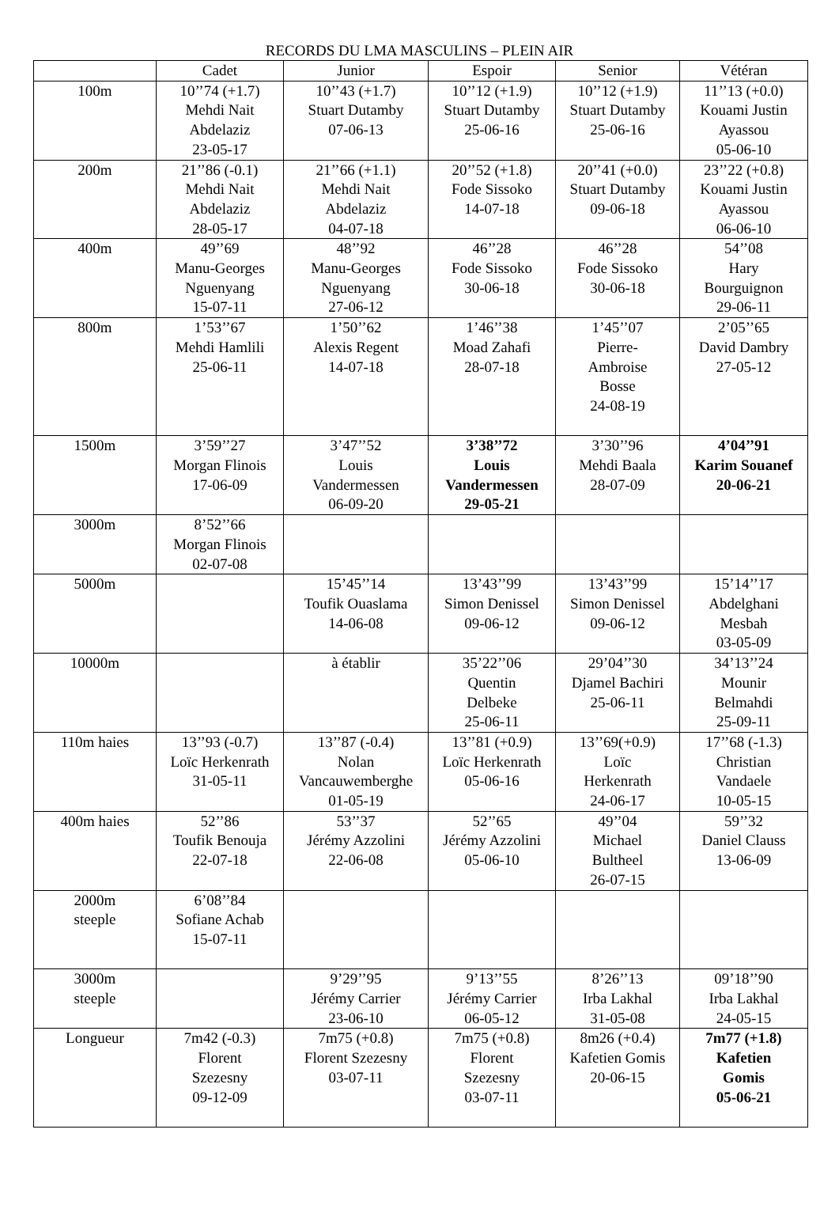RECORDS DU LMA MASCULINS – PLEIN AIR
| | Cadet | Junior | Espoir | Senior | Vétéran |
| --- | --- | --- | --- | --- | --- |
| 100m | 10’’74 (+1.7) Mehdi Nait Abdelaziz 23-05-17 | 10’’43 (+1.7) Stuart Dutamby 07-06-13 | 10’’12 (+1.9) Stuart Dutamby 25-06-16 | 10’’12 (+1.9) Stuart Dutamby 25-06-16 | 11’’13 (+0.0) Kouami Justin Ayassou 05-06-10 |
| 200m | 21’’86 (-0.1) Mehdi Nait Abdelaziz 28-05-17 | 21’’66 (+1.1) Mehdi Nait Abdelaziz 04-07-18 | 20’’52 (+1.8) Fode Sissoko 14-07-18 | 20’’41 (+0.0) Stuart Dutamby 09-06-18 | 23’’22 (+0.8) Kouami Justin Ayassou 06-06-10 |
| 400m | 49’’69 Manu-Georges Nguenyang 15-07-11 | 48’’92 Manu-Georges Nguenyang 27-06-12 | 46’’28 Fode Sissoko 30-06-18 | 46’’28 Fode Sissoko 30-06-18 | 54’’08 Hary Bourguignon 29-06-11 |
| 800m | 1’53’’67 Mehdi Hamlili 25-06-11 | 1’50’’62 Alexis Regent 14-07-18 | 1’46’’38 Moad Zahafi 28-07-18 | 1’45’’07 Pierre- Ambroise Bosse 24-08-19 | 2’05’’65 David Dambry 27-05-12 |
| 1500m | 3’59’’27 Morgan Flinois 17-06-09 | 3’47’’52 Louis Vandermessen 06-09-20 | 3’38’’72 Louis Vandermessen 29-05-21 | 3’30’’96 Mehdi Baala 28-07-09 | 4’04’’91 Karim Souanef 20-06-21 |
| 3000m | 8’52’’66 Morgan Flinois 02-07-08 | | | | |
| 5000m | | 15’45’’14 Toufik Ouaslama 14-06-08 | 13’43’’99 Simon Denissel 09-06-12 | 13’43’’99 Simon Denissel 09-06-12 | 15’14’’17 Abdelghani Mesbah 03-05-09 |
| 10000m | | à établir | 35’22’’06 Quentin Delbeke 25-06-11 | 29’04’’30 Djamel Bachiri 25-06-11 | 34’13’’24 Mounir Belmahdi 25-09-11 |
| 110m haies | 13’’93 (-0.7) Loïc Herkenrath 31-05-11 | 13’’87 (-0.4) Nolan Vancauwemberghe 01-05-19 | 13’’81 (+0.9) Loïc Herkenrath 05-06-16 | 13’’69(+0.9) Loïc Herkenrath 24-06-17 | 17’’68 (-1.3) Christian Vandaele 10-05-15 |
| 400m haies | 52’’86 Toufik Benouja 22-07-18 | 53’’37 Jérémy Azzolini 22-06-08 | 52’’65 Jérémy Azzolini 05-06-10 | 49’’04 Michael Bultheel 26-07-15 | 59’’32 Daniel Clauss 13-06-09 |
| 2000m steeple | 6’08’’84 Sofiane Achab 15-07-11 | | | | |
| 3000m steeple | | 9’29’’95 Jérémy Carrier 23-06-10 | 9’13’’55 Jérémy Carrier 06-05-12 | 8’26’’13 Irba Lakhal 31-05-08 | 09’18’’90 Irba Lakhal 24-05-15 |
| Longueur | 7m42 (-0.3) Florent Szezesny 09-12-09 | 7m75 (+0.8) Florent Szezesny 03-07-11 | 7m75 (+0.8) Florent Szezesny 03-07-11 | 8m26 (+0.4) Kafetien Gomis 20-06-15 | 7m77 (+1.8) Kafetien Gomis 05-06-21 |